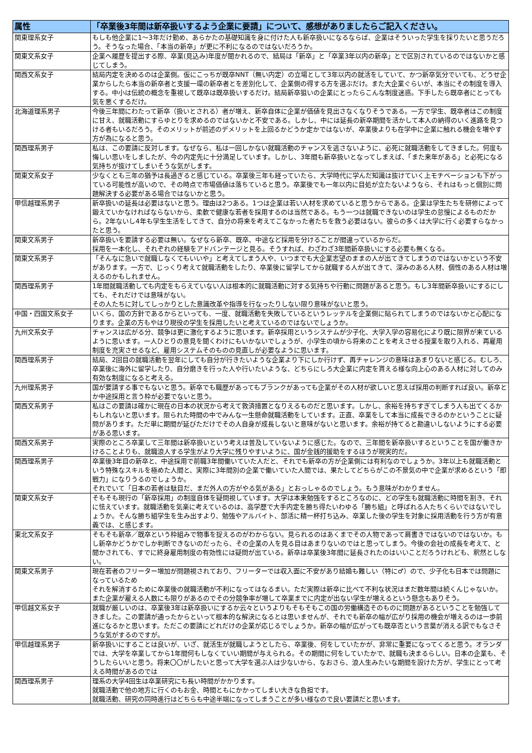| 属性 | 「卒業後3年間は新卒扱いするよう企業に要請」について、感想がありましたらご記入ください。 |
| --- | --- |
| 関東理系女子 | もしも他企業に1～3年だけ勤め、あらかたの基礎知識を身に付けた人も新卒扱いになるならば、企業はそういった学生を採りたいと思うだろう。そうなった場合、「本当の新卒」が更に不利になるのではないだろうか。 |
| 関東文系女子 | 企業へ履歴を提出する際、卒業(見込み)年度が聞かれるので、結局は「新卒」と「卒業3年以内の新卒」とで区別されているのではないかと感じてしまう。 |
| 関西文系女子 | 結局内定を決めるのは企業側。仮にこっちが既卒NNT（無い内定）の立場として3年以内の就活をしていて、かつ新卒気分でいても、どうせ企業からしたら本当の新卒者と支援一環の新卒者とを差別化して、企業側の得する方を選ぶだけ。また大企業ぐらいが、本当にその制度を導入する。中小は伝統の概念を重視して既卒は既卒扱いするだけ。結局新卒狙いの企業にとったらこんな制度迷惑。下手したら既卒者にとっても気を悪くするだけ。 |
| 北海道理系男子 | 今後三年間にわたって新卒（扱いとされる）者が増え、新卒自体に企業が価値を見出さなくなりそうである。一方で学生、既卒者はこの制度に甘え、就職活動にすらゆとりを求めるのではないかと不安である。しかし、中には延長の新卒期間を活かして本人の納得のいく進路を見つける者もいるだろう。そのメリットが前述のデメリットを上回るかどうか定かではないが、卒業後よりも在学中に企業に触れる機会を増やす方が為になると思う。 |
| 関西理系男子 | 私は、この要請に反対します。なぜなら、私は一回しかない就職活動のチャンスを逃さないように、必死に就職活動をしてきました。何度も悔しい思いをしましたが、今の内定先に十分満足しています。しかし、3年間も新卒扱いとなってしまえば、「また来年がある」と必死になる気持ちが抜けてしまいそうな気がします。 |
| 関東文系女子 | 少なくとも三年の猶予は長過ぎると感じている。卒業後三年も経っていたら、大学時代に学んだ知識は抜けていく上モチベーションも下がっている可能性が高いので、その時点で市場価値は落ちていると思う。卒業後でも一年以内に目処が立たないようなら、それはもっと個別に問題解決する必要がある場合ではないかと思う。 |
| 甲信越理系男子 | 新卒扱いの延長は必要はないと思う。理由は2つある。1つは企業は若い人材を求めていると思うからである。企業は学生たちを研修によって鍛えていかなければならないから、柔軟で健康な若者を採用するのは当然である。もう一つは就職できないのは学生の怠慢によるものだから。2年ないし4年も学生生活をしてきて、自分の将来を考えてこなかった者たちを救う必要はない。彼らの多くは大学に行く必要すらなかったと思う。 |
| 関東文系男子 | 新卒扱いを要請する必要は無い。なぜなら新卒、既卒、中途など採用を分けることが間違っているからだ。 採用を一本化し、それぞれの経験をアドバンテージと見る。そうすれば、わざわざ3年間新卒扱いにする必要も無くなる。 |
| 関東文系男子 | 「そんなに急いで就職しなくてもいいや」と考えてしまう人や、いつまでも大企業志望のままの人が出てきてしまうのではないかという不安があります。一方で、じっくり考えて就職活動をしたり、卒業後に留学してから就職する人が出てきて、深みのある人材、個性のある人材は増えるのかもしれません。 |
| 関西理系男子 | 1年間就職活動しても内定をもらえていない人は根本的に就職活動に対する気持ちや行動に問題があると思う。もし3年間新卒扱いにするにしても、それだけでは意味がない。 その人たちに対してしっかりとした意識改革や指導を行なったりしない限り意味がないと思う。 |
| 中国・四国文系女子 | いくら、国の方針であるからといっても、一度、就職活動を失敗しているというレッテルを企業側に貼られてしまうのではないかと心配になります。企業の方もやはり現役の学生を採用したいと考えているのではないでしょうか。 |
| 九州文系女子 | チャンスは広がる分、競争は更に激化するように思います。新卒採用というシステムが少子化、大学入学の容易化により既に限界が来ているように思います。一人ひとりの意見を聞くわけにもいかないでしょうが、小学生の頃から将来のことを考えさせる授業を取り入れる、再雇用制度を充実させるなど、雇用システムそのものの見直しが必要なように思います。 |
| 関西理系男子 | 結局、2回目の就職活動を翌年にしても自分が行きたいような企業より下にしか行けず、再チャレンジの意味はあまりないと感じる。むしろ、卒業後に海外に留学したり、自分磨きを行った人や行いたいような、どちらにしろ大企業に内定を貰える様な向上心のある人材に対してのみ有効な制度になると考える。 |
| 九州理系男子 | 国が要請する事でもないと思う。新卒でも職歴があってもブランクがあっても企業がその人材が欲しいと思えば採用の判断すれば良い。新卒とか中途採用と言う枠が必要でないと思う。 |
| 関西文系男子 | 私はこの要請は確かに現在の日本の状況から考えて救済措置となりえるものだと思います。しかし、余裕を持ちすぎてしまう人も出てくるかもしれないと思います。限られた時間の中でみんな一生懸命就職活動をしています。正直、卒業をして本当に成長できるのかということに疑問があります。ただ単に期間が延びただけでその人自身が成長しないと意味がないと思います。余裕が持てると勘違いしないようにする必要がある思います。 |
| 関西文系男子 | 実際のところ卒業して三年間は新卒扱いという考えは普及していないように感じた。なので、三年間を新卒扱いするということを国が働きかけることよりも、就職浪人する学生がより大学に残りやすいように、国が金銭的援助をするほうが現実的だ。 |
| 関西理系男子 | 卒業後3年目の新卒と、中途採用で前職3年間働いていた人だと、それでも新卒の方が企業側には有利なのでしょうか。3年以上も就職活動という特殊なスキルを極めた人間と、実際に3年間別の企業で働いていた人間では、果たしてどちらがこの不景気の中で企業が求めるという「即戦力」になりうるのでしょうか。 それでいて「日本の若者は駄目だ、まだ外人の方がやる気がある」とおっしゃるのでしょう。もう意味がわかりません。 |
| 関東文系女子 | そもそも現行の「新卒採用」の制度自体を疑問視しています。大学は本来勉強をするところなのに、どの学生も就職活動に時間を割き、それに怯えています。就職活動を気楽に考えているのは、高学歴で大手内定を勝ち得たいわゆる「勝ち組」と呼ばれる人たちくらいではないでしょうか。そんな勝ち組学生を生み出すより、勉強やアルバイト、部活に精一杯打ち込み、卒業した後の学生を対象に採用活動を行う方が有意義では、と感じます。 |
| 東北文系女子 | そもそも新卒／既卒という枠組みで物事を捉えるのがわからない。見られるのはあくまでその人物であって肩書きではないのではないか。もし新卒かどうかでしか判断できないのだったら、その企業の人を見る目はあまりないのではと思ってしまう。今後の会社の成長を考えて、と聞かされても、すでに終身雇用制度の有効性には疑問が出ている。新卒は卒業後3年間に延長されたのはいいことだろうけれども、釈然としない。 |
| 関東文系男子 | 現在若者のフリーター増加が問題視されており、フリーターでは収入面に不安があり結婚も難しい（特に♂）ので、少子化も日本では問題になっているため それを解消するために卒業後の就職活動が不利になってはなるまい。ただ実際は新卒に比べて不利な状況はまだ数年間は続くんじゃないか。また企業が雇える人数にも限りがあるのでその分競争率が増して卒業までに内定が出ない学生が増えるという懸念もありそう。 |
| 甲信越文系女子 | 就職が厳しいのは、卒業後3年は新卒扱いにするか云々というよりもそもそもこの国の労働構造そのものに問題があるということを勉強してきました。この要請が通ったからといって根本的な解決になるとは思いませんが、それでも新卒の幅が広がり採用の機会が増えるのは一歩前進になるかと思います。ただこの要請にどれだけの企業が応じるでしょうか。新卒の幅が広がっても既卒否という言葉が消える訳でもなさそうな気がするのですが。 |
| 甲信越理系男子 | 新卒扱いにすることは良いが、いざ、就活生が就職しようとしたら、卒業後、何をしていたかが、非常に重要になってくると思う。オランダでは、大学を卒業してから1年間何もしなくていい期間が与えられる。その期間に何をしていたかで、就職も決まるらしい。日本の企業も、そうしたらいいと思う。将来〇〇がしたいと思って大学を選ぶ人は少ないから、なおさら、浪人生みたいな期間を設けた方が、学生にとって考える時間があるのでは |
| 関西理系男子 | 理系の大学4回生は卒業研究にも長い時間がかかります。 就職活動で他の地方に行くのもお金、時間ともにかかってしまい大きな負担です。 就職活動、研究の同時進行はどちらも中途半端になってしまうことが多い様なので良い要請だと思います。 |